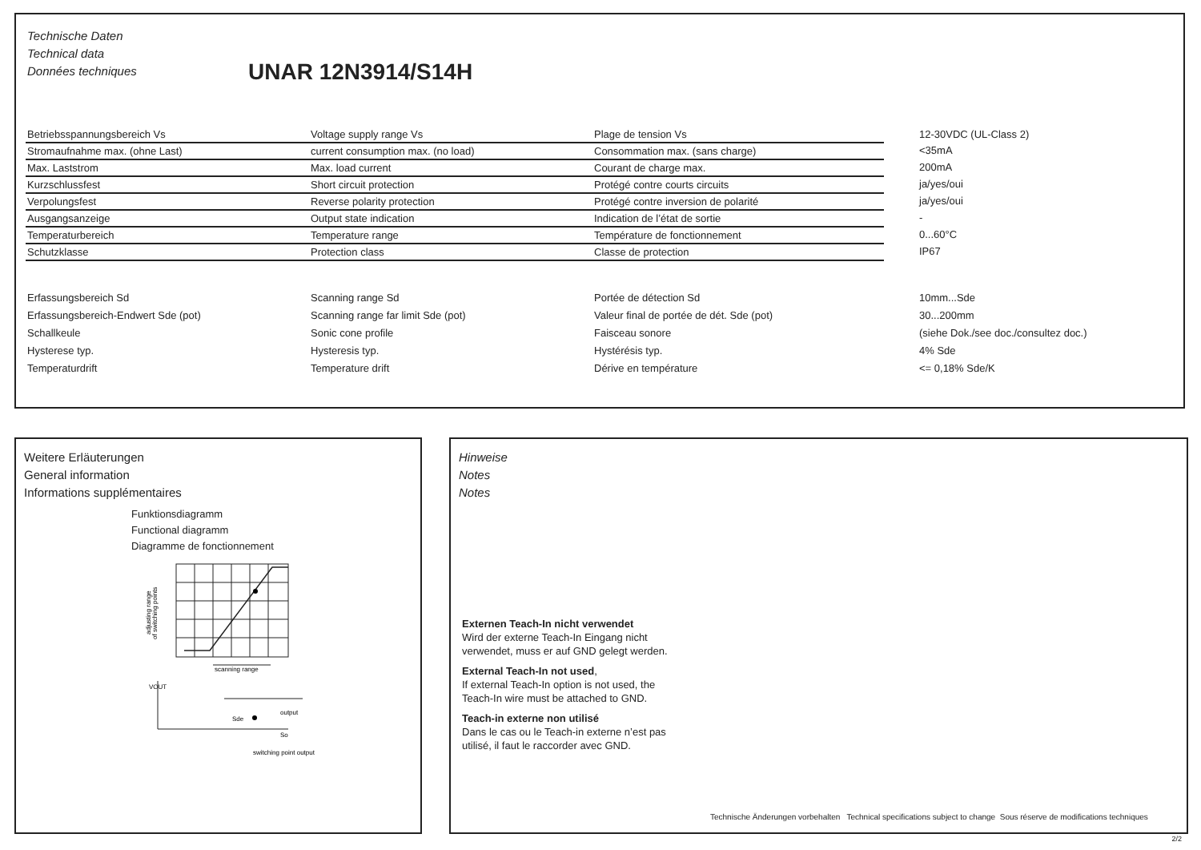Technische Daten
Technical data
Données techniques
UNAR 12N3914/S14H
| Betriebsspannungsbereich Vs | Voltage supply range Vs | Plage de tension Vs | 12-30VDC (UL-Class 2) |
| Stromaufnahme max. (ohne Last) | current consumption max. (no load) | Consommation max. (sans charge) | <35mA |
| Max. Laststrom | Max. load current | Courant de charge max. | 200mA |
| Kurzschlussfest | Short circuit protection | Protégé contre courts circuits | ja/yes/oui |
| Verpolungsfest | Reverse polarity protection | Protégé contre inversion de polarité | ja/yes/oui |
| Ausgangsanzeige | Output state indication | Indication de l’état de sortie | - |
| Temperaturbereich | Temperature range | Température de fonctionnement | 0...60°C |
| Schutzklasse | Protection class | Classe de protection | IP67 |
| Erfassungsbereich Sd | Scanning range Sd | Portée de détection Sd | 10mm...Sde |
| Erfassungsbereich-Endwert Sde (pot) | Scanning range far limit Sde (pot) | Valeur final de portée de dét. Sde (pot) | 30...200mm |
| Schallkeule | Sonic cone profile | Faisceau sonore | (siehe Dok./see doc./consultez doc.) |
| Hysterese typ. | Hysteresis typ. | Hystérésis typ. | 4% Sde |
| Temperaturdrift | Temperature drift | Dérive en température | <= 0,18% Sde/K |
Weitere Erläuterungen
General information
Informations supplémentaires
Funktionsdiagramm
Functional diagramm
Diagramme de fonctionnement
scanning range
VOUT
output
Sde
So
switching point output
adjusting range
of switching points
Hinweise
Notes
Notes
Externen Teach-In nicht verwendet
Wird der externe Teach-In Eingang nicht verwendet, muss er auf GND gelegt werden.
External Teach-In not used,
If external Teach-In option is not used, the Teach-In wire must be attached to GND.
Teach-in externe non utilisé
Dans le cas ou le Teach-in externe n’est pas utilisé, il faut le raccorder avec GND.
Technische Änderungen vorbehalten Technical specifications subject to change Sous réserve de modifications techniques
2/2